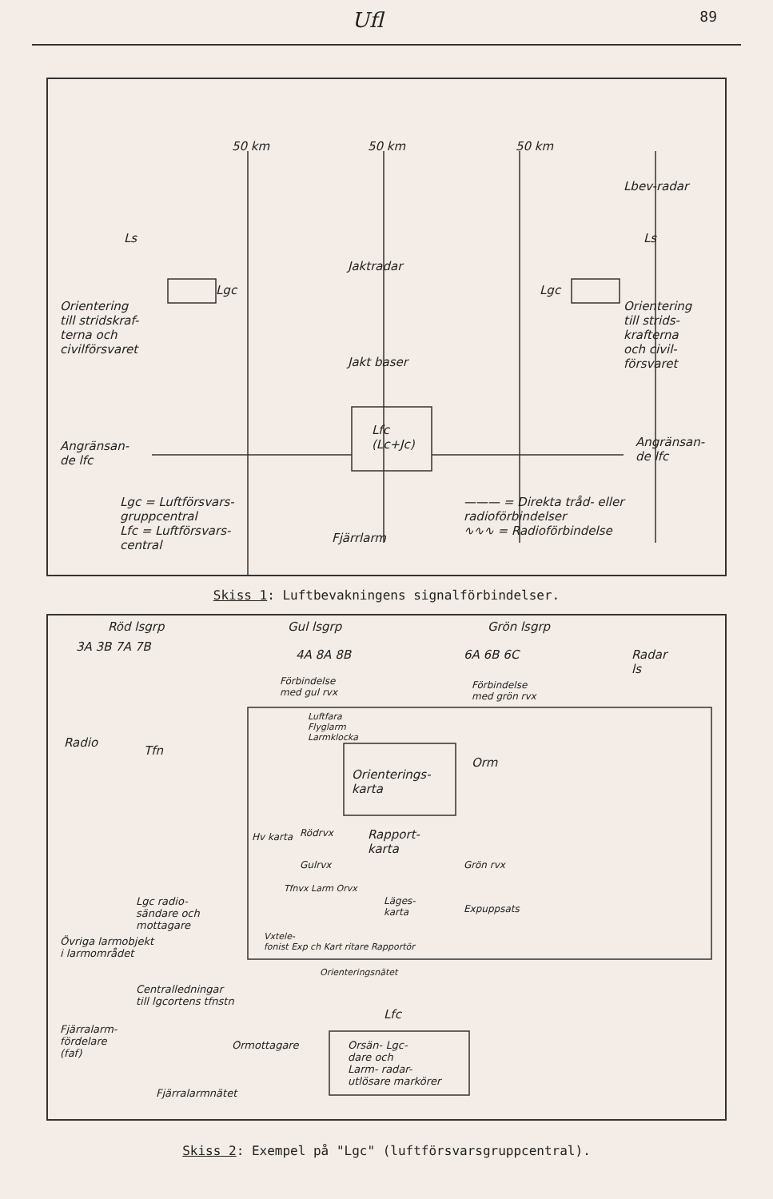Ufl 89
50 km 50 km 50 km
Lbev-radar
Ls Ls
Jaktradar
Lgc Lgc
Orientering
till stridskraf-
terna och
civilförsvaret
Orientering
till strids-
krafterna
och civil-
försvaret
Jakt baser
Lfc
(Lc+Jc)
Angränsan-
de lfc
Angränsan-
de lfc
Lgc = Luftförsvars-
gruppcentral
Lfc = Luftförsvars-
central
Fjärrlarm
——— = Direkta tråd- eller radioförbindelser
∿∿∿ = Radioförbindelse
Skiss 1: Luftbevakningens signalförbindelser.
Röd lsgrp Gul lsgrp Grön lsgrp
3A 3B 7A 7B
4A 8A 8B 6A 6B 6C
Radar
ls
Förbindelse
med gul rvx
Förbindelse
med grön rvx
Radio
Tfn
Luftfara
Flyglarm
Larmklocka
Orienterings-
karta
Orm
Rödrvx
Rapport-
karta
Hv karta
Gulrvx Grön rvx
Tfnvx Larm Orvx
Läges-
karta
Expuppsats
Vxtele-
fonist Exp ch Kart ritare Rapportör
Lgc radio-
sändare och
mottagare
Övriga larmobjekt
i larmområdet
Centralledningar
till lgcortens tfnstn
Orienteringsnätet
Lfc
Fjärralarm-
fördelare
(faf)
Ormottagare
Orsän- Lgc-
dare och
Larm- radar-
utlösare markörer
Fjärralarmnätet
Skiss 2: Exempel på "Lgc" (luftförsvarsgruppcentral).